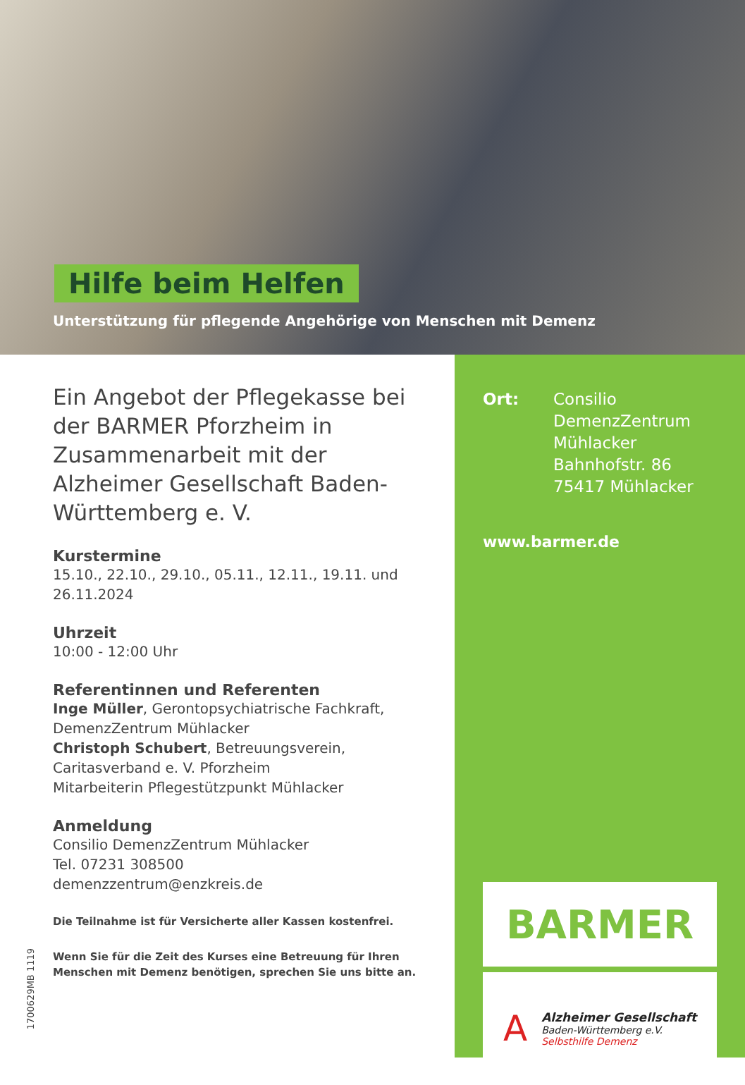Hilfe beim Helfen
Unterstützung für pflegende Angehörige von Menschen mit Demenz
Ein Angebot der Pflegekasse bei der BARMER Pforzheim in Zusammenarbeit mit der Alzheimer Gesellschaft Baden-Württemberg e. V.
Kurstermine
15.10., 22.10., 29.10., 05.11., 12.11., 19.11. und 26.11.2024
Uhrzeit
10:00 - 12:00 Uhr
Referentinnen und Referenten
Inge Müller, Gerontopsychiatrische Fachkraft, DemenzZentrum Mühlacker
Christoph Schubert, Betreuungsverein, Caritasverband e. V. Pforzheim
Mitarbeiterin Pflegestützpunkt Mühlacker
Anmeldung
Consilio DemenzZentrum Mühlacker
Tel. 07231 308500
demenzzentrum@enzkreis.de
Die Teilnahme ist für Versicherte aller Kassen kostenfrei.
Wenn Sie für die Zeit des Kurses eine Betreuung für Ihren Menschen mit Demenz benötigen, sprechen Sie uns bitte an.
1700629MB 1119
Ort: Consilio
DemenzZentrum
Mühlacker
Bahnhofstr. 86
75417 Mühlacker
www.barmer.de
BARMER
A
Alzheimer Gesellschaft
Baden-Württemberg e.V.
Selbsthilfe Demenz